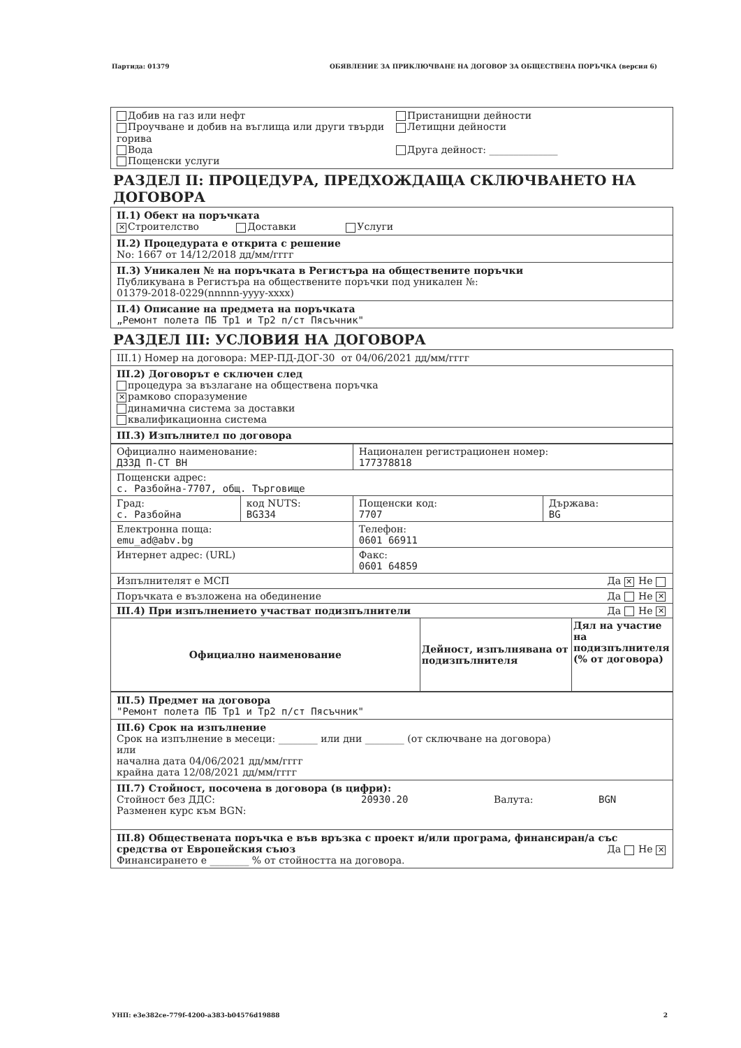Партида: 01379 ОБЯВЛЕНИЕ ЗА ПРИКЛЮЧВАНЕ НА ДОГОВОР ЗА ОБЩЕСТВЕНА ПОРЪЧКА (версия 6)
Добив на газ или нефт
Проучване и добив на въглища или други твърди горива
Вода
Пощенски услуги
Пристанищни дейности
Летищни дейности
Друга дейност: ______________
РАЗДЕЛ II: ПРОЦЕДУРА, ПРЕДХОЖДАЩА СКЛЮЧВАНЕТО НА ДОГОВОРА
II.1) Обект на поръчката
✕ Строителство Доставки Услуги
II.2) Процедурата е открита с решение
No: 1667 от 14/12/2018 дд/мм/гггг
II.3) Уникален № на поръчката в Регистъра на обществените поръчки
Публикувана в Регистъра на обществените поръчки под уникален №:
01379-2018-0229(nnnnn-yyyy-xxxx)
II.4) Описание на предмета на поръчката
„Ремонт полета ПБ Тр1 и Тр2 п/ст Пясъчник"
РАЗДЕЛ III: УСЛОВИЯ НА ДОГОВОРА
III.1) Номер на договора: МЕР-ПД-ДОГ-30 от 04/06/2021 дд/мм/гггг
III.2) Договорът е сключен след
процедура за възлагане на обществена поръчка
✕ рамково споразумение
динамична система за доставки
квалификационна система
III.3) Изпълнител по договора
| Официално наименование: ДЗЗД П-СТ ВН | | Национален регистрационен номер: 177378818 | |
| Пощенски адрес: с. Разбойна-7707, общ. Търговище | | | |
| Град: с. Разбойна | код NUTS: BG334 | Пощенски код: 7707 | Държава: BG |
| Електронна поща: emu_ad@abv.bg | | Телефон: 0601 66911 | |
| Интернет адрес: (URL) | | Факс: 0601 64859 | |
| Изпълнителят е МСП Да ✕ Не | | | |
| Поръчката е възложена на обединение Да Не ✕ | | | |
| III.4) При изпълнението участват подизпълнители Да Не ✕ | | | |
| Официално наименование | Дейност, изпълнявана от подизпълнителя | Дял на участие на подизпълнителя (% от договора) |
| --- | --- | --- |
III.5) Предмет на договора
"Ремонт полета ПБ Тр1 и Тр2 п/ст Пясъчник"
III.6) Срок на изпълнение
Срок на изпълнение в месеци: ________ или дни ________ (от сключване на договора)
или
начална дата 04/06/2021 дд/мм/гггг
крайна дата 12/08/2021 дд/мм/гггг
III.7) Стойност, посочена в договора (в цифри):
Стойност без ДДС: 20930.20 Валута: BGN
Разменен курс към BGN:
III.8) Обществената поръчка е във връзка с проект и/или програма, финансиран/а със средства от Европейския съюз Да Не ✕
Финансирането е ________ % от стойността на договора.
УНП: e3e382ce-779f-4200-a383-b04576d19888 2